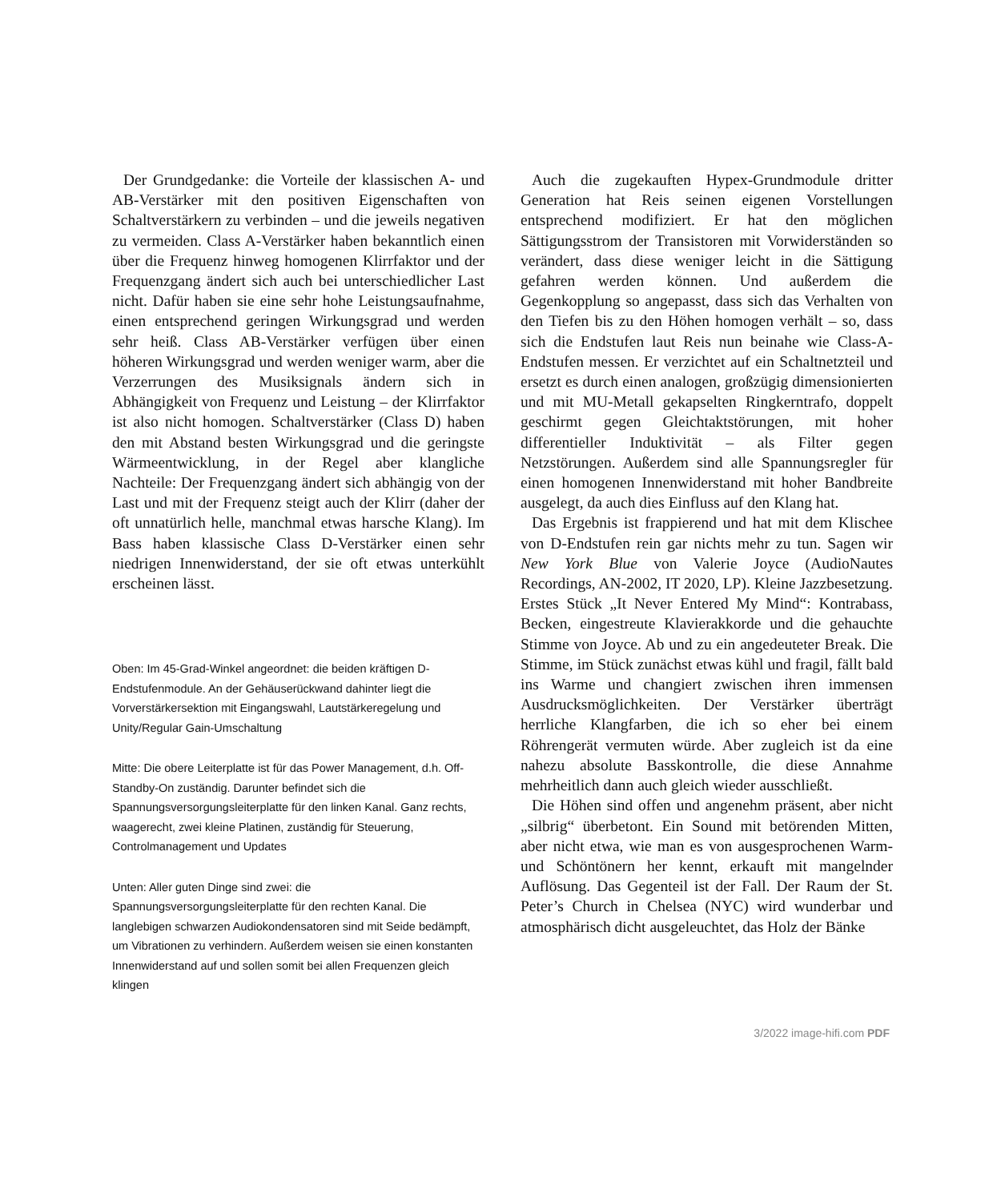Der Grundgedanke: die Vorteile der klassischen A- und AB-Verstärker mit den positiven Eigenschaften von Schaltverstärkern zu verbinden – und die jeweils negativen zu vermeiden. Class A-Verstärker haben bekanntlich einen über die Frequenz hinweg homogenen Klirrfaktor und der Frequenzgang ändert sich auch bei unterschiedlicher Last nicht. Dafür haben sie eine sehr hohe Leistungsaufnahme, einen entsprechend geringen Wirkungsgrad und werden sehr heiß. Class AB-Verstärker verfügen über einen höheren Wirkungsgrad und werden weniger warm, aber die Verzerrungen des Musiksignals ändern sich in Abhängigkeit von Frequenz und Leistung – der Klirrfaktor ist also nicht homogen. Schaltverstärker (Class D) haben den mit Abstand besten Wirkungsgrad und die geringste Wärmeentwicklung, in der Regel aber klangliche Nachteile: Der Frequenzgang ändert sich abhängig von der Last und mit der Frequenz steigt auch der Klirr (daher der oft unnatürlich helle, manchmal etwas harsche Klang). Im Bass haben klassische Class D-Verstärker einen sehr niedrigen Innenwiderstand, der sie oft etwas unterkühlt erscheinen lässt.
Oben: Im 45-Grad-Winkel angeordnet: die beiden kräftigen D-Endstufenmodule. An der Gehäuserückwand dahinter liegt die Vorverstärkersektion mit Eingangswahl, Lautstärkeregelung und Unity/Regular Gain-Umschaltung
Mitte: Die obere Leiterplatte ist für das Power Management, d.h. Off-Standby-On zuständig. Darunter befindet sich die Spannungsversorgungsleiterplatte für den linken Kanal. Ganz rechts, waagerecht, zwei kleine Platinen, zuständig für Steuerung, Controlmanagement und Updates
Unten: Aller guten Dinge sind zwei: die Spannungsversorgungsleiterplatte für den rechten Kanal. Die langlebigen schwarzen Audiokondensatoren sind mit Seide bedämpft, um Vibrationen zu verhindern. Außerdem weisen sie einen konstanten Innenwiderstand auf und sollen somit bei allen Frequenzen gleich klingen
Auch die zugekauften Hypex-Grundmodule dritter Generation hat Reis seinen eigenen Vorstellungen entsprechend modifiziert. Er hat den möglichen Sättigungsstrom der Transistoren mit Vorwiderständen so verändert, dass diese weniger leicht in die Sättigung gefahren werden können. Und außerdem die Gegenkopplung so angepasst, dass sich das Verhalten von den Tiefen bis zu den Höhen homogen verhält – so, dass sich die Endstufen laut Reis nun beinahe wie Class-A-Endstufen messen. Er verzichtet auf ein Schaltnetzteil und ersetzt es durch einen analogen, großzügig dimensionierten und mit MU-Metall gekapselten Ringkerntrafo, doppelt geschirmt gegen Gleichtaktstörungen, mit hoher differentieller Induktivität – als Filter gegen Netzstörungen. Außerdem sind alle Spannungsregler für einen homogenen Innenwiderstand mit hoher Bandbreite ausgelegt, da auch dies Einfluss auf den Klang hat.
Das Ergebnis ist frappierend und hat mit dem Klischee von D-Endstufen rein gar nichts mehr zu tun. Sagen wir New York Blue von Valerie Joyce (AudioNautes Recordings, AN-2002, IT 2020, LP). Kleine Jazzbesetzung. Erstes Stück „It Never Entered My Mind“: Kontrabass, Becken, eingestreute Klavierakkorde und die gehauchte Stimme von Joyce. Ab und zu ein angedeuteter Break. Die Stimme, im Stück zunächst etwas kühl und fragil, fällt bald ins Warme und changiert zwischen ihren immensen Ausdrucksmöglichkeiten. Der Verstärker überträgt herrliche Klangfarben, die ich so eher bei einem Röhrengerät vermuten würde. Aber zugleich ist da eine nahezu absolute Basskontrolle, die diese Annahme mehrheitlich dann auch gleich wieder ausschließt.
Die Höhen sind offen und angenehm präsent, aber nicht „silbrig“ überbetont. Ein Sound mit betörenden Mitten, aber nicht etwa, wie man es von ausgesprochenen Warm- und Schöntönern her kennt, erkauft mit mangelnder Auflösung. Das Gegenteil ist der Fall. Der Raum der St. Peter’s Church in Chelsea (NYC) wird wunderbar und atmosphärisch dicht ausgeleuchtet, das Holz der Bänke
3/2022 image-hifi.com PDF